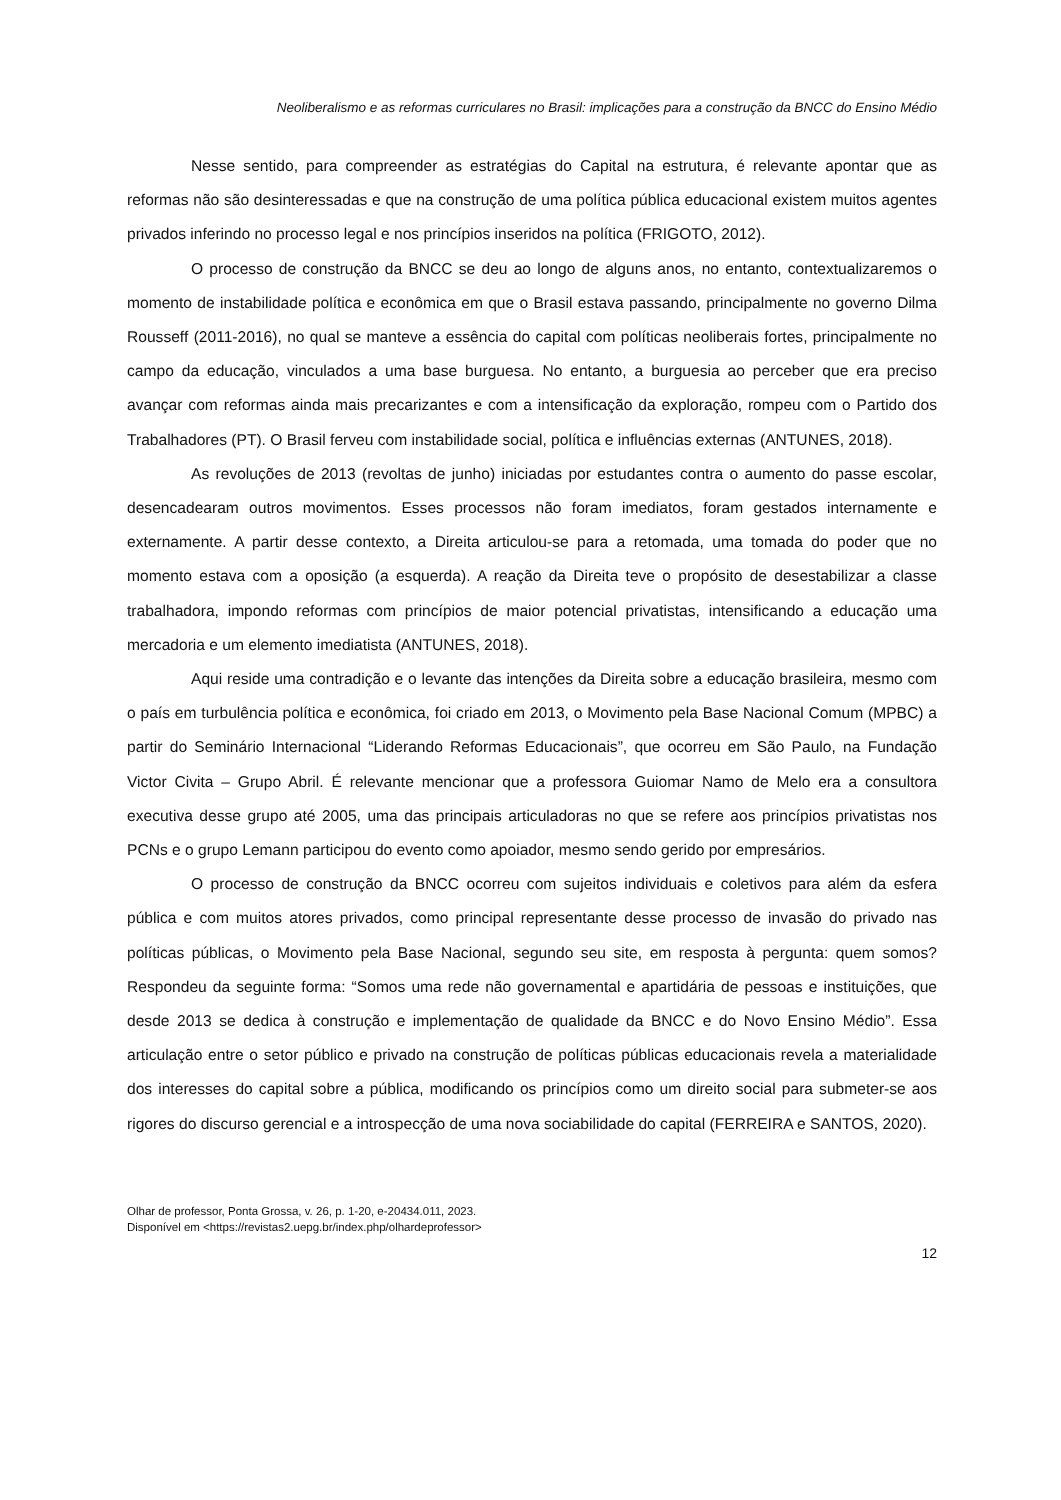Neoliberalismo e as reformas curriculares no Brasil: implicações para a construção da BNCC do Ensino Médio
Nesse sentido, para compreender as estratégias do Capital na estrutura, é relevante apontar que as reformas não são desinteressadas e que na construção de uma política pública educacional existem muitos agentes privados inferindo no processo legal e nos princípios inseridos na política (FRIGOTO, 2012).
O processo de construção da BNCC se deu ao longo de alguns anos, no entanto, contextualizaremos o momento de instabilidade política e econômica em que o Brasil estava passando, principalmente no governo Dilma Rousseff (2011-2016), no qual se manteve a essência do capital com políticas neoliberais fortes, principalmente no campo da educação, vinculados a uma base burguesa. No entanto, a burguesia ao perceber que era preciso avançar com reformas ainda mais precarizantes e com a intensificação da exploração, rompeu com o Partido dos Trabalhadores (PT). O Brasil ferveu com instabilidade social, política e influências externas (ANTUNES, 2018).
As revoluções de 2013 (revoltas de junho) iniciadas por estudantes contra o aumento do passe escolar, desencadearam outros movimentos. Esses processos não foram imediatos, foram gestados internamente e externamente. A partir desse contexto, a Direita articulou-se para a retomada, uma tomada do poder que no momento estava com a oposição (a esquerda). A reação da Direita teve o propósito de desestabilizar a classe trabalhadora, impondo reformas com princípios de maior potencial privatistas, intensificando a educação uma mercadoria e um elemento imediatista (ANTUNES, 2018).
Aqui reside uma contradição e o levante das intenções da Direita sobre a educação brasileira, mesmo com o país em turbulência política e econômica, foi criado em 2013, o Movimento pela Base Nacional Comum (MPBC) a partir do Seminário Internacional “Liderando Reformas Educacionais”, que ocorreu em São Paulo, na Fundação Victor Civita – Grupo Abril. É relevante mencionar que a professora Guiomar Namo de Melo era a consultora executiva desse grupo até 2005, uma das principais articuladoras no que se refere aos princípios privatistas nos PCNs e o grupo Lemann participou do evento como apoiador, mesmo sendo gerido por empresários.
O processo de construção da BNCC ocorreu com sujeitos individuais e coletivos para além da esfera pública e com muitos atores privados, como principal representante desse processo de invasão do privado nas políticas públicas, o Movimento pela Base Nacional, segundo seu site, em resposta à pergunta: quem somos? Respondeu da seguinte forma: “Somos uma rede não governamental e apartidária de pessoas e instituições, que desde 2013 se dedica à construção e implementação de qualidade da BNCC e do Novo Ensino Médio”. Essa articulação entre o setor público e privado na construção de políticas públicas educacionais revela a materialidade dos interesses do capital sobre a pública, modificando os princípios como um direito social para submeter-se aos rigores do discurso gerencial e a introspecção de uma nova sociabilidade do capital (FERREIRA e SANTOS, 2020).
Olhar de professor, Ponta Grossa, v. 26, p. 1-20, e-20434.011, 2023.
Disponível em <https://revistas2.uepg.br/index.php/olhardeprofessor>
12